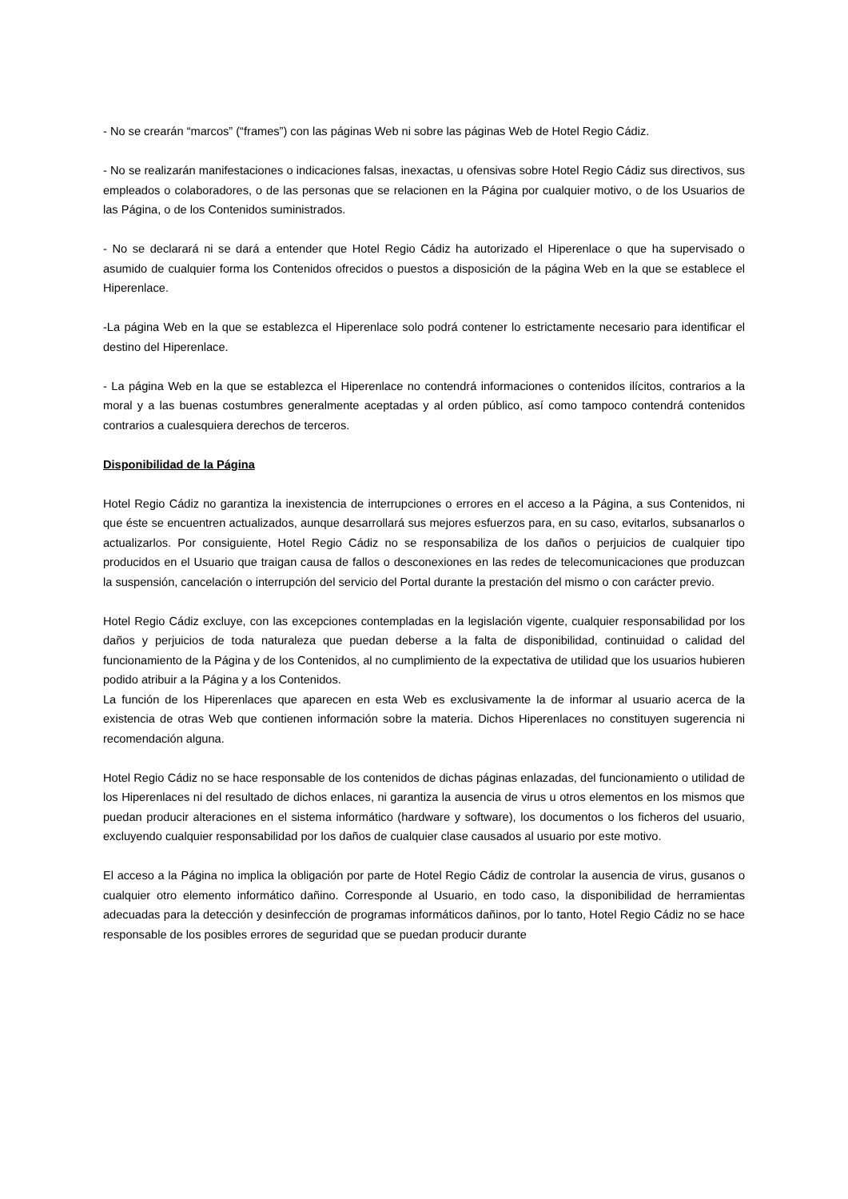- No se crearán “marcos” (“frames”) con las páginas Web ni sobre las páginas Web de Hotel Regio Cádiz.
- No se realizarán manifestaciones o indicaciones falsas, inexactas, u ofensivas sobre Hotel Regio Cádiz sus directivos, sus empleados o colaboradores, o de las personas que se relacionen en la Página por cualquier motivo, o de los Usuarios de las Página, o de los Contenidos suministrados.
- No se declarará ni se dará a entender que Hotel Regio Cádiz ha autorizado el Hiperenlace o que ha supervisado o asumido de cualquier forma los Contenidos ofrecidos o puestos a disposición de la página Web en la que se establece el Hiperenlace.
-La página Web en la que se establezca el Hiperenlace solo podrá contener lo estrictamente necesario para identificar el destino del Hiperenlace.
- La página Web en la que se establezca el Hiperenlace no contendrá informaciones o contenidos ilícitos, contrarios a la moral y a las buenas costumbres generalmente aceptadas y al orden público, así como tampoco contendrá contenidos contrarios a cualesquiera derechos de terceros.
Disponibilidad de la Página
Hotel Regio Cádiz no garantiza la inexistencia de interrupciones o errores en el acceso a la Página, a sus Contenidos, ni que éste se encuentren actualizados, aunque desarrollará sus mejores esfuerzos para, en su caso, evitarlos, subsanarlos o actualizarlos. Por consiguiente, Hotel Regio Cádiz no se responsabiliza de los daños o perjuicios de cualquier tipo producidos en el Usuario que traigan causa de fallos o desconexiones en las redes de telecomunicaciones que produzcan la suspensión, cancelación o interrupción del servicio del Portal durante la prestación del mismo o con carácter previo.
Hotel Regio Cádiz excluye, con las excepciones contempladas en la legislación vigente, cualquier responsabilidad por los daños y perjuicios de toda naturaleza que puedan deberse a la falta de disponibilidad, continuidad o calidad del funcionamiento de la Página y de los Contenidos, al no cumplimiento de la expectativa de utilidad que los usuarios hubieren podido atribuir a la Página y a los Contenidos.
La función de los Hiperenlaces que aparecen en esta Web es exclusivamente la de informar al usuario acerca de la existencia de otras Web que contienen información sobre la materia. Dichos Hiperenlaces no constituyen sugerencia ni recomendación alguna.
Hotel Regio Cádiz no se hace responsable de los contenidos de dichas páginas enlazadas, del funcionamiento o utilidad de los Hiperenlaces ni del resultado de dichos enlaces, ni garantiza la ausencia de virus u otros elementos en los mismos que puedan producir alteraciones en el sistema informático (hardware y software), los documentos o los ficheros del usuario, excluyendo cualquier responsabilidad por los daños de cualquier clase causados al usuario por este motivo.
El acceso a la Página no implica la obligación por parte de Hotel Regio Cádiz de controlar la ausencia de virus, gusanos o cualquier otro elemento informático dañino. Corresponde al Usuario, en todo caso, la disponibilidad de herramientas adecuadas para la detección y desinfección de programas informáticos dañinos, por lo tanto, Hotel Regio Cádiz no se hace responsable de los posibles errores de seguridad que se puedan producir durante